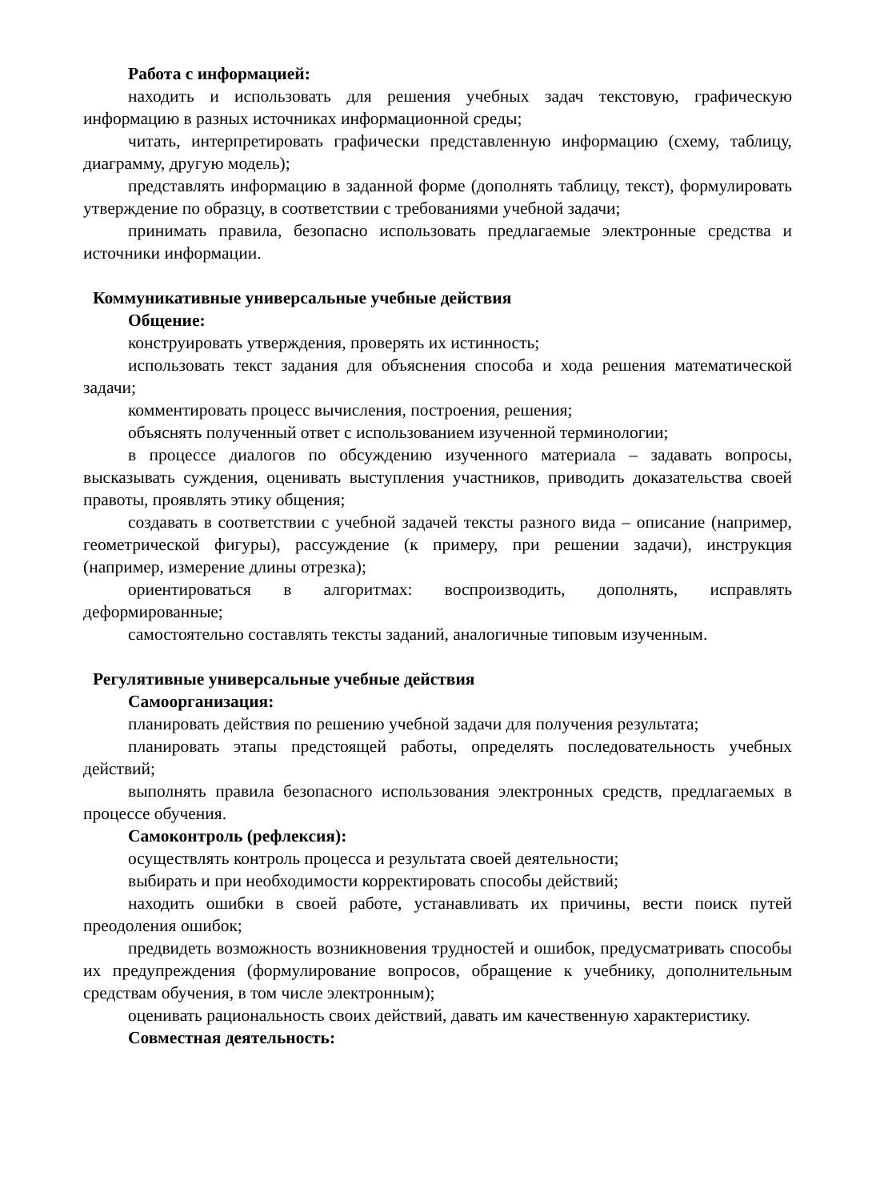Работа с информацией:
находить и использовать для решения учебных задач текстовую, графическую информацию в разных источниках информационной среды;
читать, интерпретировать графически представленную информацию (схему, таблицу, диаграмму, другую модель);
представлять информацию в заданной форме (дополнять таблицу, текст), формулировать утверждение по образцу, в соответствии с требованиями учебной задачи;
принимать правила, безопасно использовать предлагаемые электронные средства и источники информации.
Коммуникативные универсальные учебные действия
Общение:
конструировать утверждения, проверять их истинность;
использовать текст задания для объяснения способа и хода решения математической задачи;
комментировать процесс вычисления, построения, решения;
объяснять полученный ответ с использованием изученной терминологии;
в процессе диалогов по обсуждению изученного материала – задавать вопросы, высказывать суждения, оценивать выступления участников, приводить доказательства своей правоты, проявлять этику общения;
создавать в соответствии с учебной задачей тексты разного вида – описание (например, геометрической фигуры), рассуждение (к примеру, при решении задачи), инструкция (например, измерение длины отрезка);
ориентироваться в алгоритмах: воспроизводить, дополнять, исправлять деформированные;
самостоятельно составлять тексты заданий, аналогичные типовым изученным.
Регулятивные универсальные учебные действия
Самоорганизация:
планировать действия по решению учебной задачи для получения результата;
планировать этапы предстоящей работы, определять последовательность учебных действий;
выполнять правила безопасного использования электронных средств, предлагаемых в процессе обучения.
Самоконтроль (рефлексия):
осуществлять контроль процесса и результата своей деятельности;
выбирать и при необходимости корректировать способы действий;
находить ошибки в своей работе, устанавливать их причины, вести поиск путей преодоления ошибок;
предвидеть возможность возникновения трудностей и ошибок, предусматривать способы их предупреждения (формулирование вопросов, обращение к учебнику, дополнительным средствам обучения, в том числе электронным);
оценивать рациональность своих действий, давать им качественную характеристику.
Совместная деятельность: